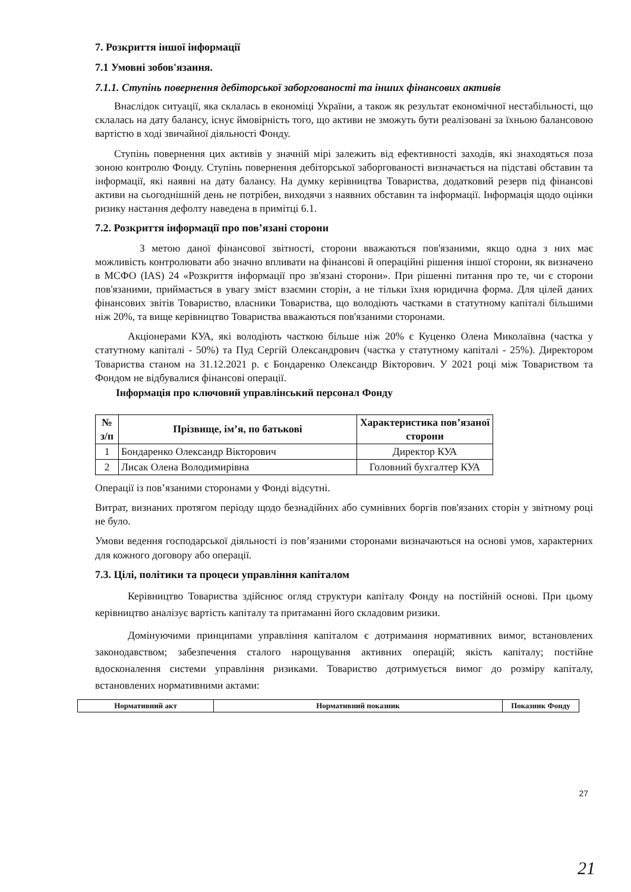7. Розкриття іншої інформації
7.1 Умовні зобов'язання.
7.1.1. Ступінь повернення дебіторської заборгованості та інших фінансових активів
Внаслідок ситуації, яка склалась в економіці України, а також як результат економічної нестабільності, що склалась на дату балансу, існує ймовірність того, що активи не зможуть бути реалізовані за їхньою балансовою вартістю в ході звичайної діяльності Фонду.
Ступінь повернення цих активів у значній мірі залежить від ефективності заходів, які знаходяться поза зоною контролю Фонду. Ступінь повернення дебіторської заборгованості визначається на підставі обставин та інформації, які наявні на дату балансу. На думку керівництва Товариства, додатковий резерв під фінансові активи на сьогоднішній день не потрібен, виходячи з наявних обставин та інформації. Інформація щодо оцінки ризику настання дефолту наведена в примітці 6.1.
7.2. Розкриття інформації про пов’язані сторони
З метою даної фінансової звітності, сторони вважаються пов'язаними, якщо одна з них має можливість контролювати або значно впливати на фінансові й операційні рішення іншої сторони, як визначено в МСФО (IAS) 24 «Розкриття інформації про зв'язані сторони». При рішенні питання про те, чи є сторони пов'язаними, приймається в увагу зміст взаємин сторін, а не тільки їхня юридична форма. Для цілей даних фінансових звітів Товариство, власники Товариства, що володіють частками в статутному капіталі більшими ніж 20%, та вище керівництво Товариства вважаються пов'язаними сторонами.
Акціонерами КУА, які володіють часткою більше ніж 20% є Куценко Олена Миколаївна (частка у статутному капіталі - 50%) та Пуд Сергій Олександрович (частка у статутному капіталі - 25%). Директором Товариства станом на 31.12.2021 р. є Бондаренко Олександр Вікторович. У 2021 році між Товариством та Фондом не відбувалися фінансові операції.
Інформація про ключовий управлінський персонал Фонду
| № з/п | Прізвище, ім’я, по батькові | Характеристика пов’язаної сторони |
| --- | --- | --- |
| 1 | Бондаренко Олександр Вікторович | Директор КУА |
| 2 | Лисак Олена Володимирівна | Головний бухгалтер КУА |
Операції із пов’язаними сторонами у Фонді відсутні.
Витрат, визнаних протягом періоду щодо безнадійних або сумнівних боргів пов'язаних сторін у звітному році не було.
Умови ведення господарської діяльності із пов’язаними сторонами визначаються на основі умов, характерних для кожного договору або операції.
7.3. Цілі, політики та процеси управління капіталом
Керівництво Товариства здійснює огляд структури капіталу Фонду на постійній основі. При цьому керівництво аналізує вартість капіталу та притаманні його складовим ризики.
Домінуючими принципами управління капіталом є дотримання нормативних вимог, встановлених законодавством; забезпечення сталого нарощування активних операцій; якість капіталу; постійне вдосконалення системи управління ризиками. Товариство дотримується вимог до розміру капіталу, встановлених нормативними актами:
| Нормативний акт | Нормативний показник | Показник Фонду |
| --- | --- | --- |
27
21